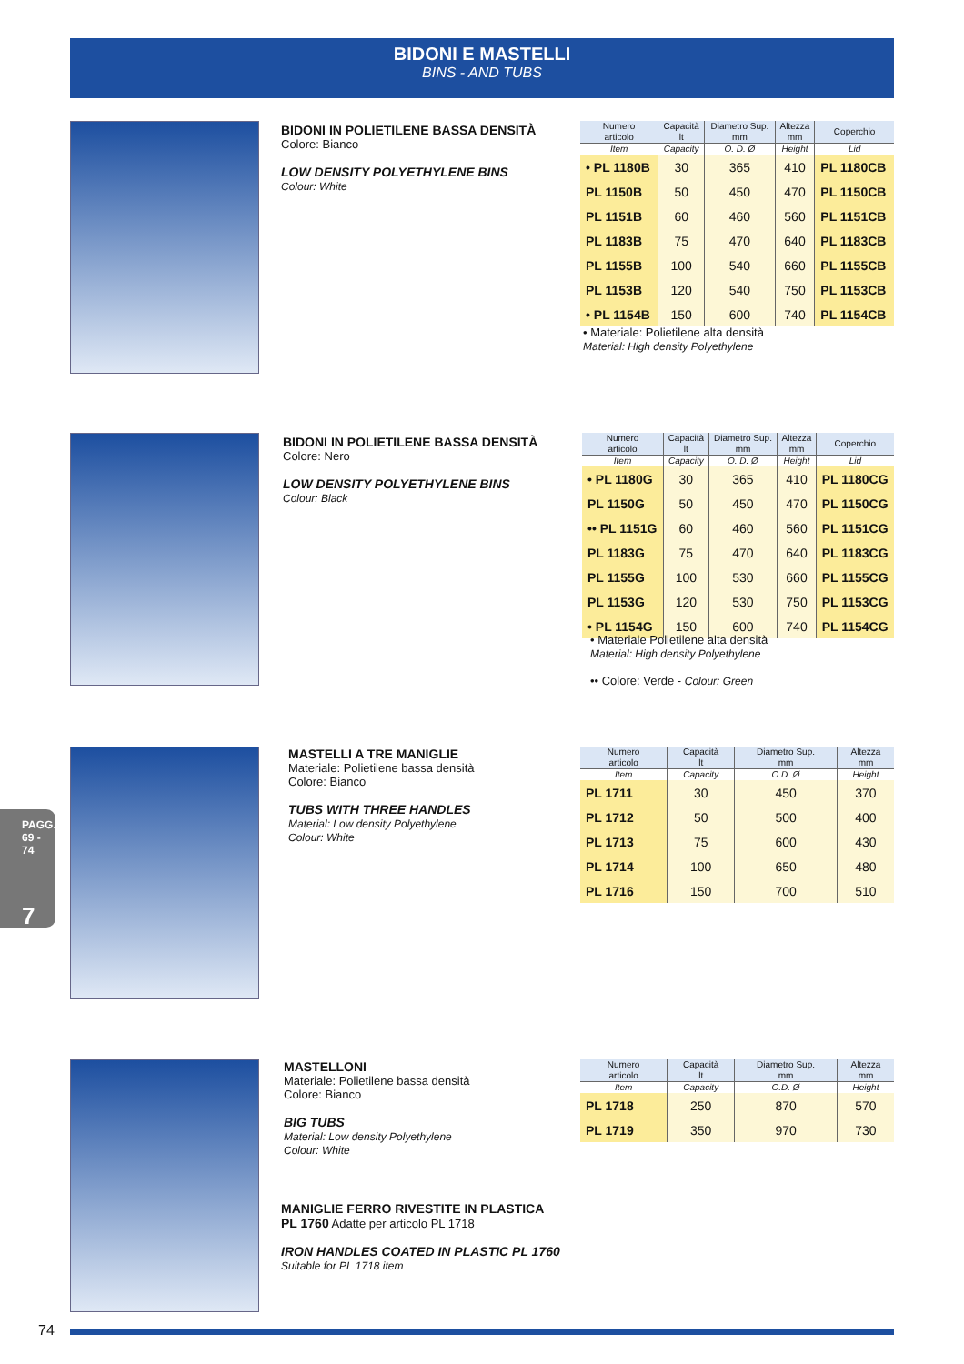BIDONI E MASTELLI
BINS - AND TUBS
BIDONI IN POLIETILENE BASSA DENSITÀ
Colore: Bianco
LOW DENSITY POLYETHYLENE BINS
Colour: White
| Numero articolo | Capacità lt | Diametro Sup. mm | Altezza mm | Coperchio |
| --- | --- | --- | --- | --- |
| Item | Capacity | O. D. Ø | Height | Lid |
| • PL 1180B | 30 | 365 | 410 | PL 1180CB |
| PL 1150B | 50 | 450 | 470 | PL 1150CB |
| PL 1151B | 60 | 460 | 560 | PL 1151CB |
| PL 1183B | 75 | 470 | 640 | PL 1183CB |
| PL 1155B | 100 | 540 | 660 | PL 1155CB |
| PL 1153B | 120 | 540 | 750 | PL 1153CB |
| • PL 1154B | 150 | 600 | 740 | PL 1154CB |
• Materiale: Polietilene alta densità
Material: High density Polyethylene
BIDONI IN POLIETILENE BASSA DENSITÀ
Colore: Nero
LOW DENSITY POLYETHYLENE BINS
Colour: Black
| Numero articolo | Capacità lt | Diametro Sup. mm | Altezza mm | Coperchio |
| --- | --- | --- | --- | --- |
| Item | Capacity | O. D. Ø | Height | Lid |
| • PL 1180G | 30 | 365 | 410 | PL 1180CG |
| PL 1150G | 50 | 450 | 470 | PL 1150CG |
| •• PL 1151G | 60 | 460 | 560 | PL 1151CG |
| PL 1183G | 75 | 470 | 640 | PL 1183CG |
| PL 1155G | 100 | 530 | 660 | PL 1155CG |
| PL 1153G | 120 | 530 | 750 | PL 1153CG |
| • PL 1154G | 150 | 600 | 740 | PL 1154CG |
• Materiale Polietilene alta densità
Material: High density Polyethylene
•• Colore: Verde - Colour: Green
MASTELLI A TRE MANIGLIE
Materiale: Polietilene bassa densità
Colore: Bianco
TUBS WITH THREE HANDLES
Material: Low density Polyethylene
Colour: White
| Numero articolo | Capacità lt | Diametro Sup. mm | Altezza mm |
| --- | --- | --- | --- |
| Item | Capacity | O.D. Ø | Height |
| PL 1711 | 30 | 450 | 370 |
| PL 1712 | 50 | 500 | 400 |
| PL 1713 | 75 | 600 | 430 |
| PL 1714 | 100 | 650 | 480 |
| PL 1716 | 150 | 700 | 510 |
MASTELLONI
Materiale: Polietilene bassa densità
Colore: Bianco
BIG TUBS
Material: Low density Polyethylene
Colour: White
| Numero articolo | Capacità lt | Diametro Sup. mm | Altezza mm |
| --- | --- | --- | --- |
| Item | Capacity | O.D. Ø | Height |
| PL 1718 | 250 | 870 | 570 |
| PL 1719 | 350 | 970 | 730 |
MANIGLIE FERRO RIVESTITE IN PLASTICA
PL 1760 Adatte per articolo PL 1718
IRON HANDLES COATED IN PLASTIC PL 1760
Suitable for PL 1718 item
PAGG. 69 - 74
7
74